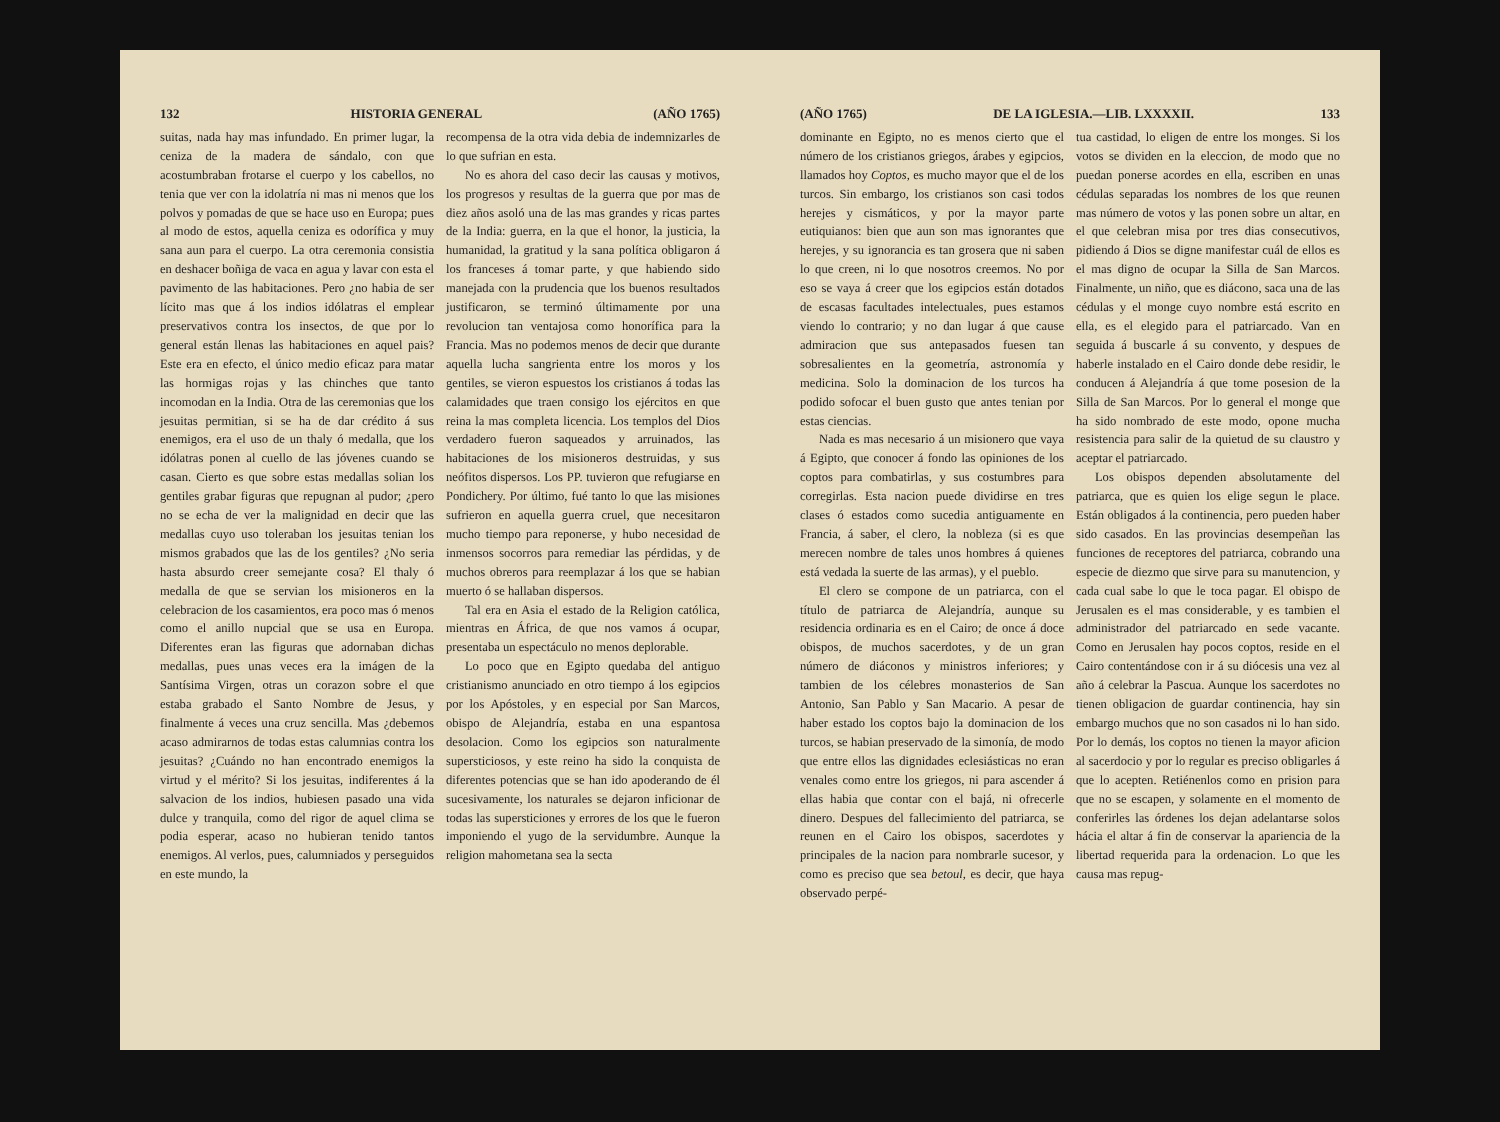132 HISTORIA GENERAL (AÑO 1765)
suitas, nada hay mas infundado. En primer lugar, la ceniza de la madera de sándalo, con que acostumbraban frotarse el cuerpo y los cabellos, no tenia que ver con la idolatría ni mas ni menos que los polvos y pomadas de que se hace uso en Europa; pues al modo de estos, aquella ceniza es odorífica y muy sana aun para el cuerpo. La otra ceremonia consistia en deshacer boñiga de vaca en agua y lavar con esta el pavimento de las habitaciones. Pero ¿no habia de ser lícito mas que á los indios idólatras el emplear preservativos contra los insectos, de que por lo general están llenas las habitaciones en aquel pais? Este era en efecto, el único medio eficaz para matar las hormigas rojas y las chinches que tanto incomodan en la India. Otra de las ceremonias que los jesuitas permitian, si se ha de dar crédito á sus enemigos, era el uso de un thaly ó medalla, que los idólatras ponen al cuello de las jóvenes cuando se casan. Cierto es que sobre estas medallas solian los gentiles grabar figuras que repugnan al pudor; ¿pero no se echa de ver la malignidad en decir que las medallas cuyo uso toleraban los jesuitas tenian los mismos grabados que las de los gentiles? ¿No seria hasta absurdo creer semejante cosa? El thaly ó medalla de que se servian los misioneros en la celebracion de los casamientos, era poco mas ó menos como el anillo nupcial que se usa en Europa. Diferentes eran las figuras que adornaban dichas medallas, pues unas veces era la imágen de la Santísima Virgen, otras un corazon sobre el que estaba grabado el Santo Nombre de Jesus, y finalmente á veces una cruz sencilla. Mas ¿debemos acaso admirarnos de todas estas calumnias contra los jesuitas? ¿Cuándo no han encontrado enemigos la virtud y el mérito? Si los jesuitas, indiferentes á la salvacion de los indios, hubiesen pasado una vida dulce y tranquila, como del rigor de aquel clima se podia esperar, acaso no hubieran tenido tantos enemigos. Al verlos, pues, calumniados y perseguidos en este mundo, la
recompensa de la otra vida debia de indemnizarles de lo que sufrian en esta.
No es ahora del caso decir las causas y motivos, los progresos y resultas de la guerra que por mas de diez años asoló una de las mas grandes y ricas partes de la India: guerra, en la que el honor, la justicia, la humanidad, la gratitud y la sana política obligaron á los franceses á tomar parte, y que habiendo sido manejada con la prudencia que los buenos resultados justificaron, se terminó últimamente por una revolucion tan ventajosa como honorífica para la Francia. Mas no podemos menos de decir que durante aquella lucha sangrienta entre los moros y los gentiles, se vieron espuestos los cristianos á todas las calamidades que traen consigo los ejércitos en que reina la mas completa licencia. Los templos del Dios verdadero fueron saqueados y arruinados, las habitaciones de los misioneros destruidas, y sus neófitos dispersos. Los PP. tuvieron que refugiarse en Pondichery. Por último, fué tanto lo que las misiones sufrieron en aquella guerra cruel, que necesitaron mucho tiempo para reponerse, y hubo necesidad de inmensos socorros para remediar las pérdidas, y de muchos obreros para reemplazar á los que se habian muerto ó se hallaban dispersos.
Tal era en Asia el estado de la Religion católica, mientras en África, de que nos vamos á ocupar, presentaba un espectáculo no menos deplorable.
Lo poco que en Egipto quedaba del antiguo cristianismo anunciado en otro tiempo á los egipcios por los Apóstoles, y en especial por San Marcos, obispo de Alejandría, estaba en una espantosa desolacion. Como los egipcios son naturalmente supersticiosos, y este reino ha sido la conquista de diferentes potencias que se han ido apoderando de él sucesivamente, los naturales se dejaron inficionar de todas las supersticiones y errores de los que le fueron imponiendo el yugo de la servidumbre. Aunque la religion mahometana sea la secta
(AÑO 1765) DE LA IGLESIA.—LIB. LXXXXII. 133
dominante en Egipto, no es menos cierto que el número de los cristianos griegos, árabes y egipcios, llamados hoy Coptos, es mucho mayor que el de los turcos. Sin embargo, los cristianos son casi todos herejes y cismáticos, y por la mayor parte eutiquianos: bien que aun son mas ignorantes que herejes, y su ignorancia es tan grosera que ni saben lo que creen, ni lo que nosotros creemos. No por eso se vaya á creer que los egipcios están dotados de escasas facultades intelectuales, pues estamos viendo lo contrario; y no dan lugar á que cause admiracion que sus antepasados fuesen tan sobresalientes en la geometría, astronomía y medicina. Solo la dominacion de los turcos ha podido sofocar el buen gusto que antes tenian por estas ciencias.
Nada es mas necesario á un misionero que vaya á Egipto, que conocer á fondo las opiniones de los coptos para combatirlas, y sus costumbres para corregirlas. Esta nacion puede dividirse en tres clases ó estados como sucedia antiguamente en Francia, á saber, el clero, la nobleza (si es que merecen nombre de tales unos hombres á quienes está vedada la suerte de las armas), y el pueblo.
El clero se compone de un patriarca, con el título de patriarca de Alejandría, aunque su residencia ordinaria es en el Cairo; de once á doce obispos, de muchos sacerdotes, y de un gran número de diáconos y ministros inferiores; y tambien de los célebres monasterios de San Antonio, San Pablo y San Macario. A pesar de haber estado los coptos bajo la dominacion de los turcos, se habian preservado de la simonía, de modo que entre ellos las dignidades eclesiásticas no eran venales como entre los griegos, ni para ascender á ellas habia que contar con el bajá, ni ofrecerle dinero. Despues del fallecimiento del patriarca, se reunen en el Cairo los obispos, sacerdotes y principales de la nacion para nombrarle sucesor, y como es preciso que sea betoul, es decir, que haya observado perpé-
tua castidad, lo eligen de entre los monges. Si los votos se dividen en la eleccion, de modo que no puedan ponerse acordes en ella, escriben en unas cédulas separadas los nombres de los que reunen mas número de votos y las ponen sobre un altar, en el que celebran misa por tres dias consecutivos, pidiendo á Dios se digne manifestar cuál de ellos es el mas digno de ocupar la Silla de San Marcos. Finalmente, un niño, que es diácono, saca una de las cédulas y el monge cuyo nombre está escrito en ella, es el elegido para el patriarcado. Van en seguida á buscarle á su convento, y despues de haberle instalado en el Cairo donde debe residir, le conducen á Alejandría á que tome posesion de la Silla de San Marcos. Por lo general el monge que ha sido nombrado de este modo, opone mucha resistencia para salir de la quietud de su claustro y aceptar el patriarcado.
Los obispos dependen absolutamente del patriarca, que es quien los elige segun le place. Están obligados á la continencia, pero pueden haber sido casados. En las provincias desempeñan las funciones de receptores del patriarca, cobrando una especie de diezmo que sirve para su manutencion, y cada cual sabe lo que le toca pagar. El obispo de Jerusalen es el mas considerable, y es tambien el administrador del patriarcado en sede vacante. Como en Jerusalen hay pocos coptos, reside en el Cairo contentándose con ir á su diócesis una vez al año á celebrar la Pascua. Aunque los sacerdotes no tienen obligacion de guardar continencia, hay sin embargo muchos que no son casados ni lo han sido. Por lo demás, los coptos no tienen la mayor aficion al sacerdocio y por lo regular es preciso obligarles á que lo acepten. Retiénenlos como en prision para que no se escapen, y solamente en el momento de conferirles las órdenes los dejan adelantarse solos hácia el altar á fin de conservar la apariencia de la libertad requerida para la ordenacion. Lo que les causa mas repug-